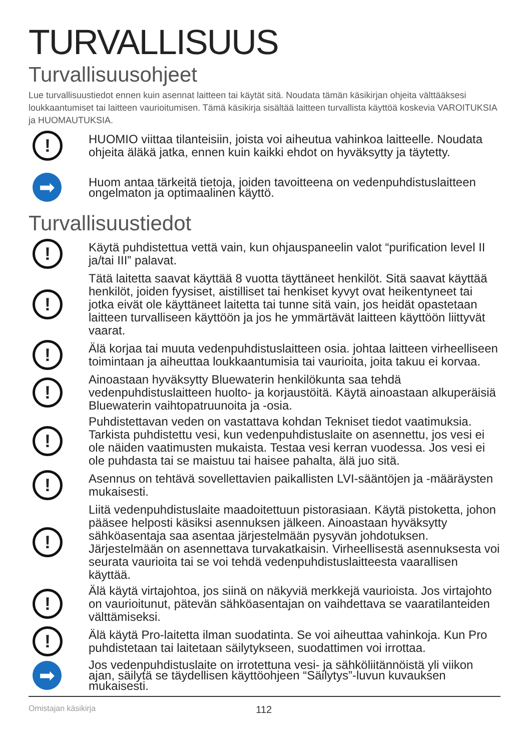TURVALLISUUS
Turvallisuusohjeet
Lue turvallisuustiedot ennen kuin asennat laitteen tai käytät sitä. Noudata tämän käsikirjan ohjeita välttääksesi loukkaantumiset tai laitteen vaurioitumisen. Tämä käsikirja sisältää laitteen turvallista käyttöä koskevia VAROITUKSIA ja HUOMAUTUKSIA.
!
HUOMIO viittaa tilanteisiin, joista voi aiheutua vahinkoa laitteelle. Noudata ohjeita äläkä jatka, ennen kuin kaikki ehdot on hyväksytty ja täytetty.
➡
Huom antaa tärkeitä tietoja, joiden tavoitteena on vedenpuhdistuslaitteen ongelmaton ja optimaalinen käyttö.
Turvallisuustiedot
!
Käytä puhdistettua vettä vain, kun ohjauspaneelin valot “purification level II ja/tai III” palavat.
!
Tätä laitetta saavat käyttää 8 vuotta täyttäneet henkilöt. Sitä saavat käyttää henkilöt, joiden fyysiset, aistilliset tai henkiset kyvyt ovat heikentyneet tai jotka eivät ole käyttäneet laitetta tai tunne sitä vain, jos heidät opastetaan laitteen turvalliseen käyttöön ja jos he ymmärtävät laitteen käyttöön liittyvät vaarat.
!
Älä korjaa tai muuta vedenpuhdistuslaitteen osia. johtaa laitteen virheelliseen toimintaan ja aiheuttaa loukkaantumisia tai vaurioita, joita takuu ei korvaa.
!
Ainoastaan hyväksytty Bluewaterin henkilökunta saa tehdä vedenpuhdistuslaitteen huolto- ja korjaustöitä. Käytä ainoastaan alkuperäisiä Bluewaterin vaihtopatruunoita ja -osia.
!
Puhdistettavan veden on vastattava kohdan Tekniset tiedot vaatimuksia. Tarkista puhdistettu vesi, kun vedenpuhdistuslaite on asennettu, jos vesi ei ole näiden vaatimusten mukaista. Testaa vesi kerran vuodessa. Jos vesi ei ole puhdasta tai se maistuu tai haisee pahalta, älä juo sitä.
!
Asennus on tehtävä sovellettavien paikallisten LVI-sääntöjen ja -määräysten mukaisesti.
!
Liitä vedenpuhdistuslaite maadoitettuun pistorasiaan. Käytä pistoketta, johon pääsee helposti käsiksi asennuksen jälkeen. Ainoastaan hyväksytty sähköasentaja saa asentaa järjestelmään pysyvän johdotuksen. Järjestelmään on asennettava turvakatkaisin. Virheellisestä asennuksesta voi seurata vaurioita tai se voi tehdä vedenpuhdistuslaitteesta vaarallisen käyttää.
!
Älä käytä virtajohtoa, jos siinä on näkyviä merkkejä vaurioista. Jos virtajohto on vaurioitunut, pätevän sähköasentajan on vaihdettava se vaaratilanteiden välttämiseksi.
!
Älä käytä Pro-laitetta ilman suodatinta. Se voi aiheuttaa vahinkoja. Kun Pro puhdistetaan tai laitetaan säilytykseen, suodattimen voi irrottaa.
➡
Jos vedenpuhdistuslaite on irrotettuna vesi- ja sähköliitännöistä yli viikon ajan, säilytä se täydellisen käyttöohjeen “Säilytys”-luvun kuvauksen mukaisesti.
Omistajan käsikirja 112